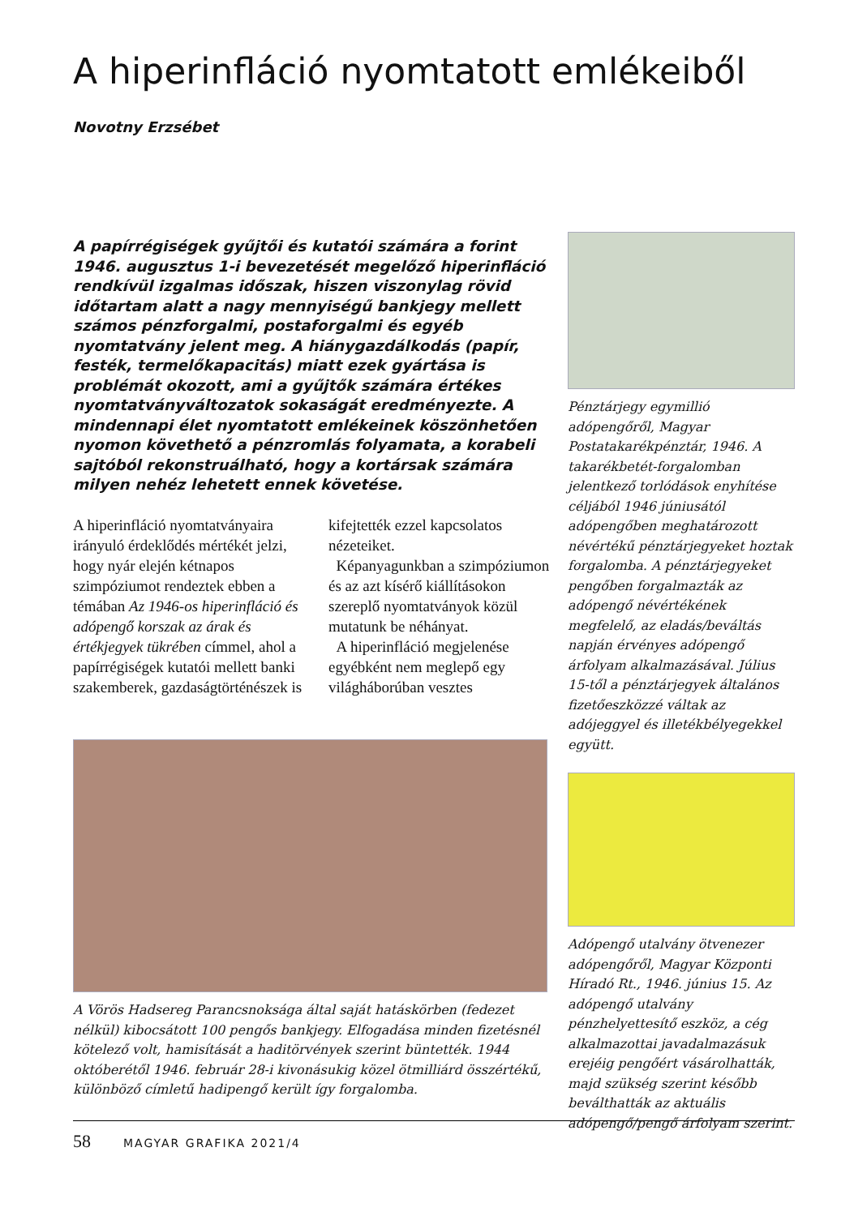A hiperinfláció nyomtatott emlékeiből
Novotny Erzsébet
A papírrégiségek gyűjtői és kutatói számára a forint 1946. augusztus 1-i bevezetését megelőző hiperinfláció rendkívül izgalmas időszak, hiszen viszonylag rövid időtartam alatt a nagy mennyiségű bankjegy mellett számos pénzforgalmi, postaforgalmi és egyéb nyomtatvány jelent meg. A hiánygazdálkodás (papír, festék, termelőkapacitás) miatt ezek gyártása is problémát okozott, ami a gyűjtők számára értékes nyomtatványváltozatok sokaságát eredményezte. A mindennapi élet nyomtatott emlékeinek köszönhetően nyomon követhető a pénzromlás folyamata, a korabeli sajtóból rekonstruálható, hogy a kortársak számára milyen nehéz lehetett ennek követése.
A hiperinfláció nyomtatványaira irányuló érdeklődés mértékét jelzi, hogy nyár elején kétnapos szimpóziumot rendeztek ebben a témában Az 1946-os hiperinfláció és adópengő korszak az árak és értékjegyek tükrében címmel, ahol a papírrégiségek kutatói mellett banki szakemberek, gazdaságtörténészek is kifejtették ezzel kapcsolatos nézeteiket.
Képanyagunkban a szimpóziumon és az azt kísérő kiállításokon szereplő nyomtatványok közül mutatunk be néhányat.
A hiperinfláció megjelenése egyébként nem meglepő egy világháborúban vesztes
Pénztárjegy egymillió adópengőről, Magyar Postatakarékpénztár, 1946. A takarékbetét-forgalomban jelentkező torlódások enyhítése céljából 1946 júniusától adópengőben meghatározott névértékű pénztárjegyeket hoztak forgalomba. A pénztárjegyeket pengőben forgalmazták az adópengő névértékének megfelelő, az eladás/beváltás napján érvényes adópengő árfolyam alkalmazásával. Július 15-től a pénztárjegyek általános fizetőeszközzé váltak az adójeggyel és illetékbélyegekkel együtt.
Adópengő utalvány ötvenezer adópengőről, Magyar Központi Híradó Rt., 1946. június 15. Az adópengő utalvány pénzhelyettesítő eszköz, a cég alkalmazottai javadalmazásuk erejéig pengőért vásárolhatták, majd szükség szerint később beválthatták az aktuális adópengő/pengő árfolyam szerint.
A Vörös Hadsereg Parancsnoksága által saját hatáskörben (fedezet nélkül) kibocsátott 100 pengős bankjegy. Elfogadása minden fizetésnél kötelező volt, hamisítását a haditörvények szerint büntették. 1944 októberétől 1946. február 28-i kivonásukig közel ötmilliárd összértékű, különböző címletű hadipengő került így forgalomba.
58 MAGYAR GRAFIKA 2021/4